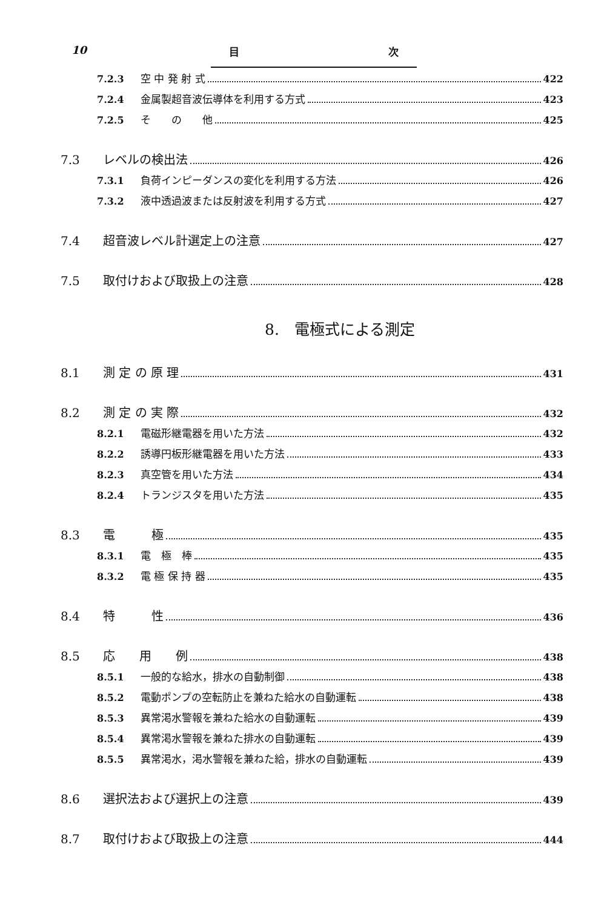10 目 次
7.2.3 空 中 発 射 式 422
7.2.4 金属製超音波伝導体を利用する方式 423
7.2.5 そ　　の　　他 425
7.3 レベルの検出法 426
7.3.1 負荷インピーダンスの変化を利用する方法 426
7.3.2 液中透過波または反射波を利用する方式 427
7.4 超音波レベル計選定上の注意 427
7.5 取付けおよび取扱上の注意 428
8.　電極式による測定
8.1 測 定 の 原 理 431
8.2 測 定 の 実 際 432
8.2.1 電磁形継電器を用いた方法 432
8.2.2 誘導円板形継電器を用いた方法 433
8.2.3 真空管を用いた方法 434
8.2.4 トランジスタを用いた方法 435
8.3 電　　　極 435
8.3.1 電　極　棒 435
8.3.2 電 極 保 持 器 435
8.4 特　　　性 436
8.5 応　　用　　例 438
8.5.1 一般的な給水，排水の自動制御 438
8.5.2 電動ポンプの空転防止を兼ねた給水の自動運転 438
8.5.3 異常渇水警報を兼ねた給水の自動運転 439
8.5.4 異常渇水警報を兼ねた排水の自動運転 439
8.5.5 異常渇水，渇水警報を兼ねた給，排水の自動運転 439
8.6 選択法および選択上の注意 439
8.7 取付けおよび取扱上の注意 444